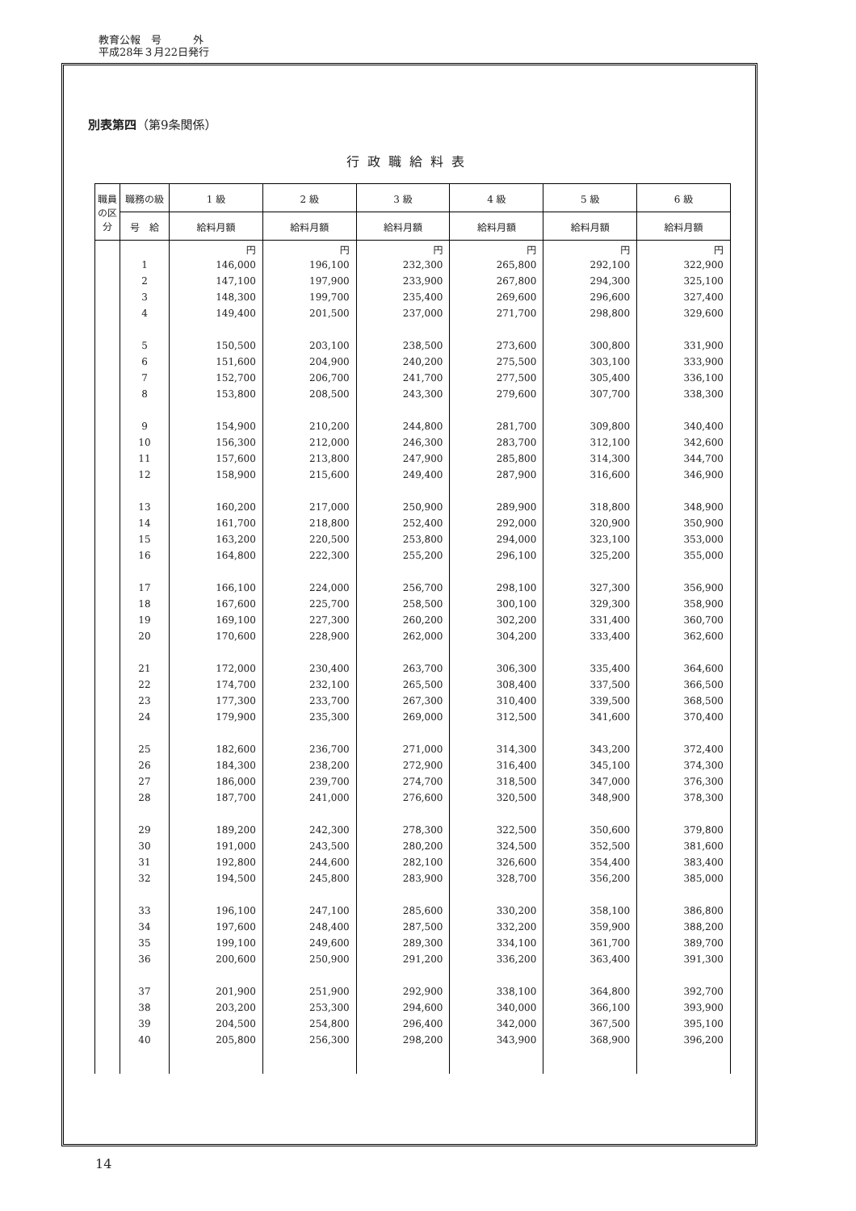教育公報　号　　　外
平成28年３月22日発行
別表第四（第9条関係）
行政職給料表
| 職員の区分 | 職務の級 | 1 級 | 2 級 | 3 級 | 4 級 | 5 級 | 6 級 |
| --- | --- | --- | --- | --- | --- | --- | --- |
| | 号 給 | 給料月額 | 給料月額 | 給料月額 | 給料月額 | 給料月額 | 給料月額 |
| | | 円 | 円 | 円 | 円 | 円 | 円 |
| | 1 | 146,000 | 196,100 | 232,300 | 265,800 | 292,100 | 322,900 |
| | 2 | 147,100 | 197,900 | 233,900 | 267,800 | 294,300 | 325,100 |
| | 3 | 148,300 | 199,700 | 235,400 | 269,600 | 296,600 | 327,400 |
| | 4 | 149,400 | 201,500 | 237,000 | 271,700 | 298,800 | 329,600 |
| | 5 | 150,500 | 203,100 | 238,500 | 273,600 | 300,800 | 331,900 |
| | 6 | 151,600 | 204,900 | 240,200 | 275,500 | 303,100 | 333,900 |
| | 7 | 152,700 | 206,700 | 241,700 | 277,500 | 305,400 | 336,100 |
| | 8 | 153,800 | 208,500 | 243,300 | 279,600 | 307,700 | 338,300 |
| | 9 | 154,900 | 210,200 | 244,800 | 281,700 | 309,800 | 340,400 |
| | 10 | 156,300 | 212,000 | 246,300 | 283,700 | 312,100 | 342,600 |
| | 11 | 157,600 | 213,800 | 247,900 | 285,800 | 314,300 | 344,700 |
| | 12 | 158,900 | 215,600 | 249,400 | 287,900 | 316,600 | 346,900 |
| | 13 | 160,200 | 217,000 | 250,900 | 289,900 | 318,800 | 348,900 |
| | 14 | 161,700 | 218,800 | 252,400 | 292,000 | 320,900 | 350,900 |
| | 15 | 163,200 | 220,500 | 253,800 | 294,000 | 323,100 | 353,000 |
| | 16 | 164,800 | 222,300 | 255,200 | 296,100 | 325,200 | 355,000 |
| | 17 | 166,100 | 224,000 | 256,700 | 298,100 | 327,300 | 356,900 |
| | 18 | 167,600 | 225,700 | 258,500 | 300,100 | 329,300 | 358,900 |
| | 19 | 169,100 | 227,300 | 260,200 | 302,200 | 331,400 | 360,700 |
| | 20 | 170,600 | 228,900 | 262,000 | 304,200 | 333,400 | 362,600 |
| | 21 | 172,000 | 230,400 | 263,700 | 306,300 | 335,400 | 364,600 |
| | 22 | 174,700 | 232,100 | 265,500 | 308,400 | 337,500 | 366,500 |
| | 23 | 177,300 | 233,700 | 267,300 | 310,400 | 339,500 | 368,500 |
| | 24 | 179,900 | 235,300 | 269,000 | 312,500 | 341,600 | 370,400 |
| | 25 | 182,600 | 236,700 | 271,000 | 314,300 | 343,200 | 372,400 |
| | 26 | 184,300 | 238,200 | 272,900 | 316,400 | 345,100 | 374,300 |
| | 27 | 186,000 | 239,700 | 274,700 | 318,500 | 347,000 | 376,300 |
| | 28 | 187,700 | 241,000 | 276,600 | 320,500 | 348,900 | 378,300 |
| | 29 | 189,200 | 242,300 | 278,300 | 322,500 | 350,600 | 379,800 |
| | 30 | 191,000 | 243,500 | 280,200 | 324,500 | 352,500 | 381,600 |
| | 31 | 192,800 | 244,600 | 282,100 | 326,600 | 354,400 | 383,400 |
| | 32 | 194,500 | 245,800 | 283,900 | 328,700 | 356,200 | 385,000 |
| | 33 | 196,100 | 247,100 | 285,600 | 330,200 | 358,100 | 386,800 |
| | 34 | 197,600 | 248,400 | 287,500 | 332,200 | 359,900 | 388,200 |
| | 35 | 199,100 | 249,600 | 289,300 | 334,100 | 361,700 | 389,700 |
| | 36 | 200,600 | 250,900 | 291,200 | 336,200 | 363,400 | 391,300 |
| | 37 | 201,900 | 251,900 | 292,900 | 338,100 | 364,800 | 392,700 |
| | 38 | 203,200 | 253,300 | 294,600 | 340,000 | 366,100 | 393,900 |
| | 39 | 204,500 | 254,800 | 296,400 | 342,000 | 367,500 | 395,100 |
| | 40 | 205,800 | 256,300 | 298,200 | 343,900 | 368,900 | 396,200 |
14